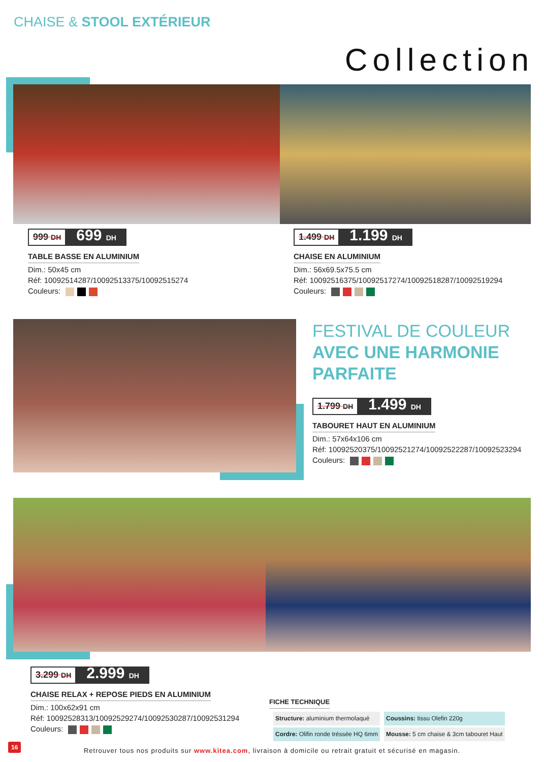CHAISE & STOOL EXTÉRIEUR
Collection
999 DH 699 DH
TABLE BASSE EN ALUMINIUM
Dim.: 50x45 cm
Réf: 10092514287/10092513375/10092515274
Couleurs:
1.499 DH 1.199 DH
CHAISE EN ALUMINIUM
Dim.: 56x69.5x75.5 cm
Réf: 10092516375/10092517274/10092518287/10092519294
Couleurs:
FESTIVAL DE COULEUR
AVEC UNE HARMONIE
PARFAITE
1.799 DH 1.499 DH
TABOURET HAUT EN ALUMINIUM
Dim.: 57x64x106 cm
Réf: 10092520375/10092521274/10092522287/10092523294
Couleurs:
3.299 DH 2.999 DH
CHAISE RELAX + REPOSE PIEDS EN ALUMINIUM
Dim.: 100x62x91 cm
Réf: 10092528313/10092529274/10092530287/10092531294
Couleurs:
FICHE TECHNIQUE
| Structure: aluminium thermolaqué | Coussins: tissu Olefin 220g |
| Cordre: Olifin ronde tréssée HQ 6mm | Mousse: 5 cm chaise & 3cm tabouret Haut |
16
Retrouver tous nos produits sur www.kitea.com, livraison à domicile ou retrait gratuit et sécurisé en magasin.